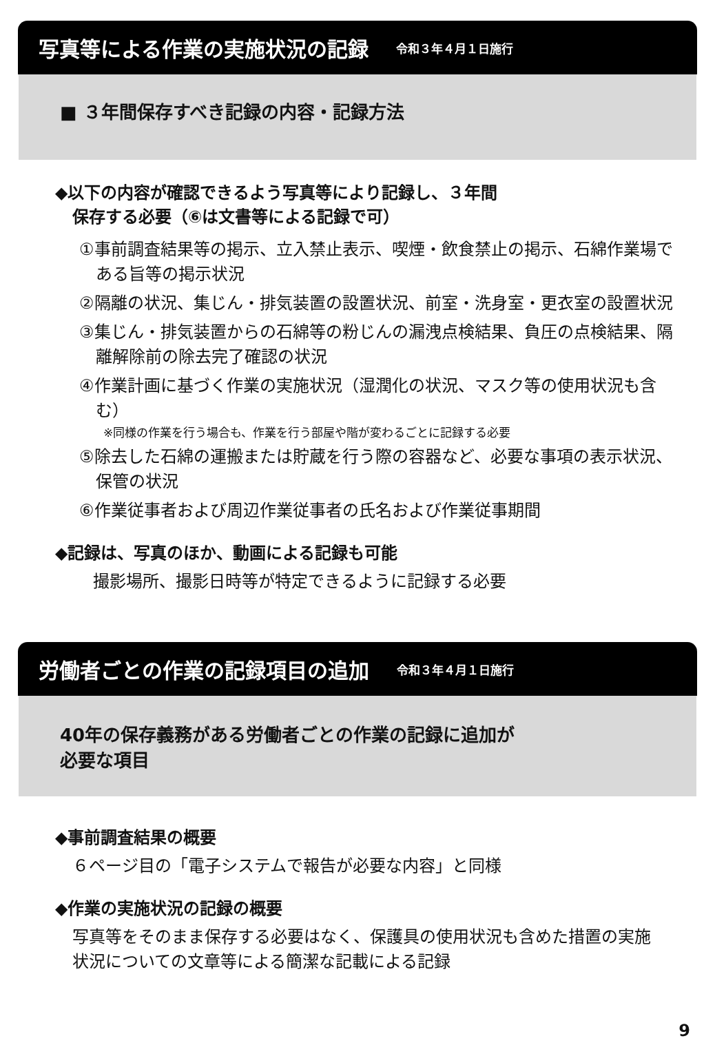写真等による作業の実施状況の記録 令和３年４月１日施行
■ ３年間保存すべき記録の内容・記録方法
◆以下の内容が確認できるよう写真等により記録し、３年間
保存する必要（⑥は文書等による記録で可）
①事前調査結果等の掲示、立入禁止表示、喫煙・飲食禁止の掲示、石綿作業場である旨等の掲示状況
②隔離の状況、集じん・排気装置の設置状況、前室・洗身室・更衣室の設置状況
③集じん・排気装置からの石綿等の粉じんの漏洩点検結果、負圧の点検結果、隔離解除前の除去完了確認の状況
④作業計画に基づく作業の実施状況（湿潤化の状況、マスク等の使用状況も含む）
※同様の作業を行う場合も、作業を行う部屋や階が変わるごとに記録する必要
⑤除去した石綿の運搬または貯蔵を行う際の容器など、必要な事項の表示状況、保管の状況
⑥作業従事者および周辺作業従事者の氏名および作業従事期間
◆記録は、写真のほか、動画による記録も可能
撮影場所、撮影日時等が特定できるように記録する必要
労働者ごとの作業の記録項目の追加 令和３年４月１日施行
40年の保存義務がある労働者ごとの作業の記録に追加が
必要な項目
◆事前調査結果の概要
６ページ目の「電子システムで報告が必要な内容」と同様
◆作業の実施状況の記録の概要
写真等をそのまま保存する必要はなく、保護具の使用状況も含めた措置の実施状況についての文章等による簡潔な記載による記録
9